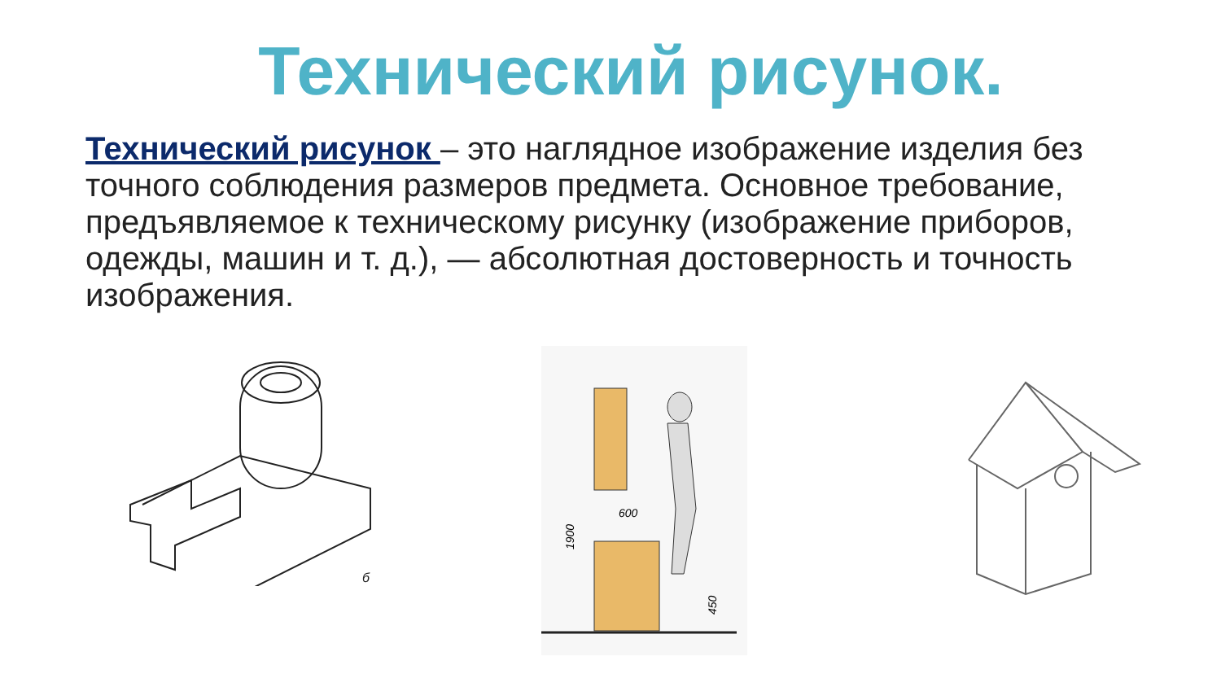Технический рисунок.
Технический рисунок – это наглядное изображение изделия без точного соблюдения размеров предмета. Основное требование, предъявляемое к техническому рисунку (изображение приборов, одежды, машин и т. д.), — абсолютная достоверность и точность изображения.
б
600
1900
450